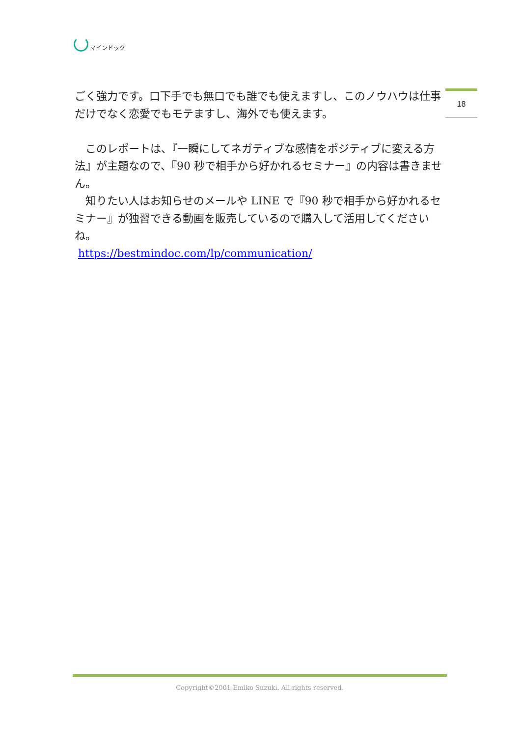マインドック
18
ごく強力です。口下手でも無口でも誰でも使えますし、このノウハウは仕事だけでなく恋愛でもモテますし、海外でも使えます。
　このレポートは、『一瞬にしてネガティブな感情をポジティブに変える方法』が主題なので、『90 秒で相手から好かれるセミナー』の内容は書きません。
　知りたい人はお知らせのメールや LINE で『90 秒で相手から好かれるセミナー』が独習できる動画を販売しているので購入して活用してくださいね。
https://bestmindoc.com/lp/communication/
Copyright©2001 Emiko Suzuki. All rights reserved.